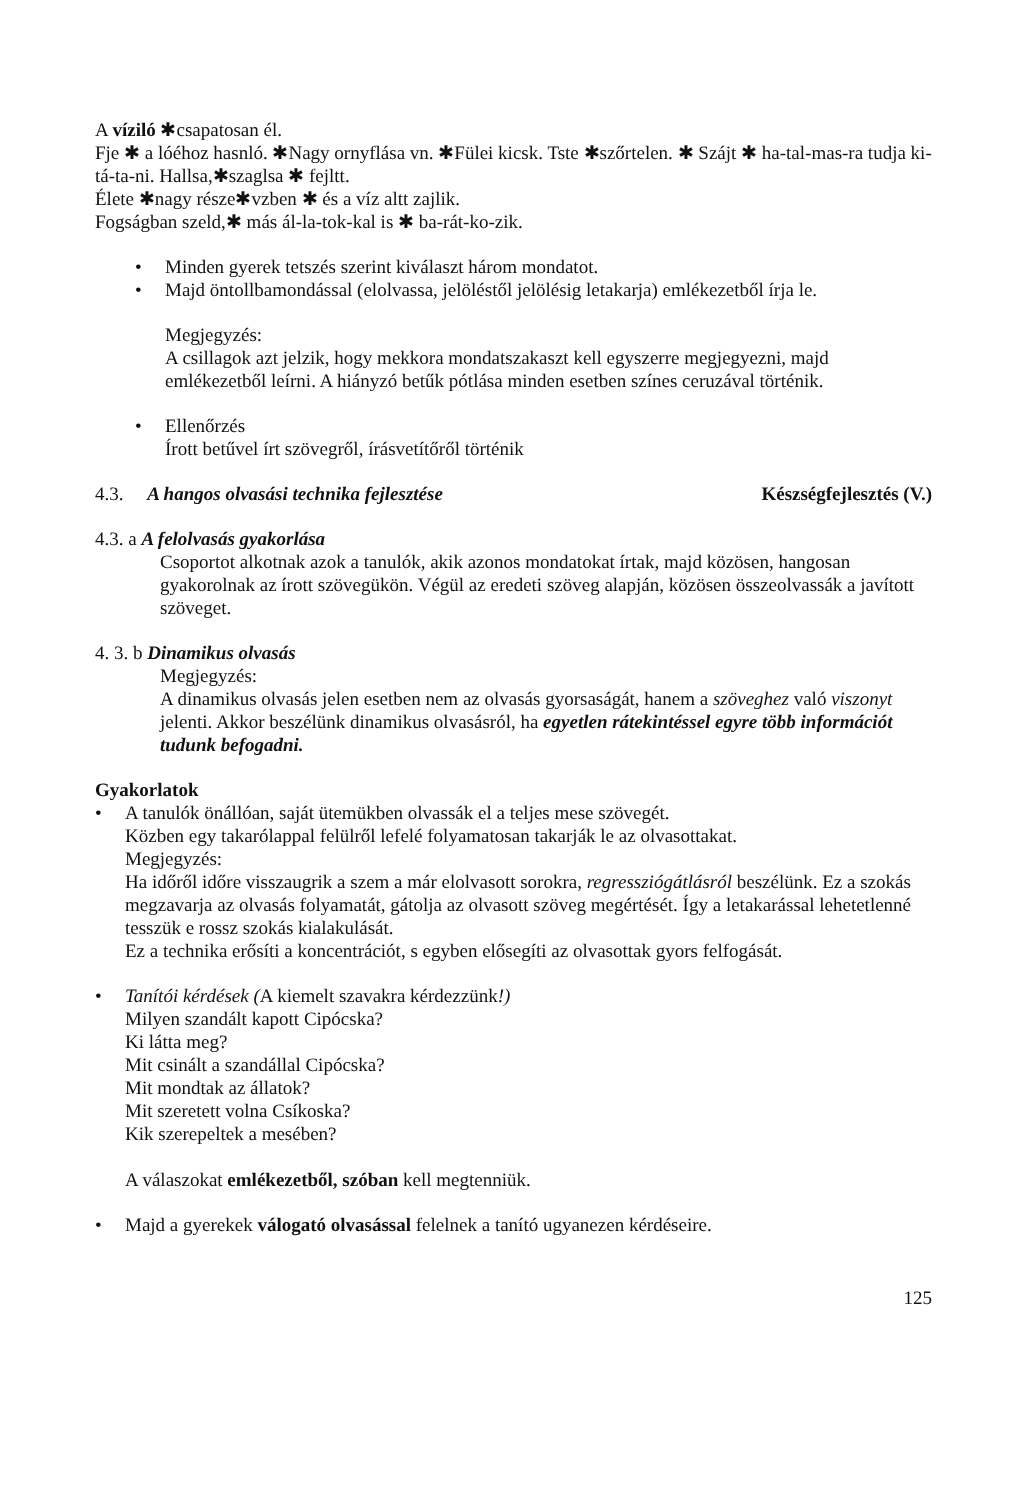A víziló ✱csapatosan él.
Fje ✱ a lóéhoz hasnló. ✱Nagy ornyflása vn. ✱Fülei kicsk. Tste ✱szőrtelen. ✱ Szájt ✱ ha-tal-mas-ra tudja ki-tá-ta-ni. Hallsa,✱szaglsa ✱ fejltt.
Élete ✱nagy része✱vzben ✱ és a víz altt zajlik.
Fogságban szeld,✱ más ál-la-tok-kal is ✱ ba-rát-ko-zik.
• Minden gyerek tetszés szerint kiválaszt három mondatot.
• Majd öntollbamondással (elolvassa, jelöléstől jelölésig letakarja) emlékezetből írja le.
Megjegyzés:
A csillagok azt jelzik, hogy mekkora mondatszakaszt kell egyszerre megjegyezni, majd emlékezetből leírni. A hiányzó betűk pótlása minden esetben színes ceruzával történik.
• Ellenőrzés
Írott betűvel írt szövegről, írásvetítőről történik
4.3. A hangos olvasási technika fejlesztése Készségfejlesztés (V.)
4.3. a A felolvasás gyakorlása
Csoportot alkotnak azok a tanulók, akik azonos mondatokat írtak, majd közösen, hangosan gyakorolnak az írott szövegükön. Végül az eredeti szöveg alapján, közösen összeolvassák a javított szöveget.
4. 3. b Dinamikus olvasás
Megjegyzés:
A dinamikus olvasás jelen esetben nem az olvasás gyorsaságát, hanem a szöveghez való viszonyt jelenti. Akkor beszélünk dinamikus olvasásról, ha egyetlen rátekintéssel egyre több információt tudunk befogadni.
Gyakorlatok
• A tanulók önállóan, saját ütemükben olvassák el a teljes mese szövegét.
Közben egy takarólappal felülről lefelé folyamatosan takarják le az olvasottakat.
Megjegyzés:
Ha időről időre visszaugrik a szem a már elolvasott sorokra, regressziógátlásról beszélünk. Ez a szokás megzavarja az olvasás folyamatát, gátolja az olvasott szöveg megértését. Így a letakarással lehetetlenné tesszük e rossz szokás kialakulását.
Ez a technika erősíti a koncentrációt, s egyben elősegíti az olvasottak gyors felfogását.
• Tanítói kérdések (A kiemelt szavakra kérdezzünk!)
Milyen szandált kapott Cipócska?
Ki látta meg?
Mit csinált a szandállal Cipócska?
Mit mondtak az állatok?
Mit szeretett volna Csíkoska?
Kik szerepeltek a mesében?
A válaszokat emlékezetből, szóban kell megtenniük.
• Majd a gyerekek válogató olvasással felelnek a tanító ugyanezen kérdéseire.
125